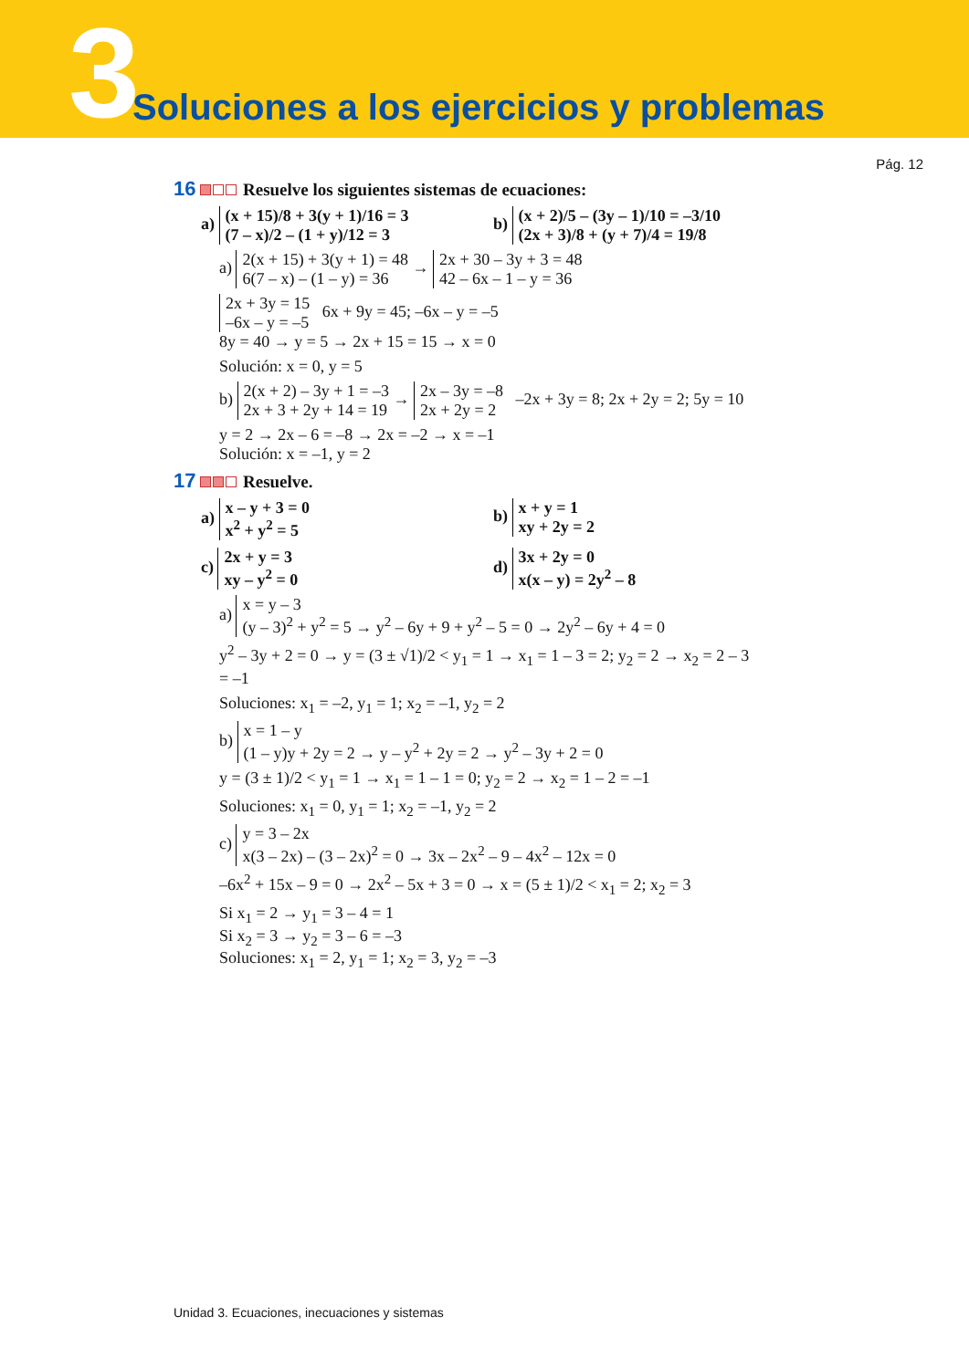3
Soluciones a los ejercicios y problemas
Pág. 12
16 Resuelve los siguientes sistemas de ecuaciones:
a) (x + 15)/8 + 3(y + 1)/16 = 3
(7 – x)/2 – (1 + y)/12 = 3
b) (x + 2)/5 – (3y – 1)/10 = –3/10
(2x + 3)/8 + (y + 7)/4 = 19/8
a) 2(x + 15) + 3(y + 1) = 48
6(7 – x) – (1 – y) = 36 → 2x + 30 – 3y + 3 = 48
42 – 6x – 1 – y = 36
2x + 3y = 15
–6x – y = –5 6x + 9y = 45; –6x – y = –5
8y = 40 → y = 5 → 2x + 15 = 15 → x = 0
Solución: x = 0, y = 5
b) 2(x + 2) – 3y + 1 = –3
2x + 3 + 2y + 14 = 19 → 2x – 3y = –8
2x + 2y = 2 –2x + 3y = 8; 2x + 2y = 2; 5y = 10
y = 2 → 2x – 6 = –8 → 2x = –2 → x = –1
Solución: x = –1, y = 2
17 Resuelve.
a) x – y + 3 = 0
x<sup>2</sup> + y<sup>2</sup> = 5
b) x + y = 1
xy + 2y = 2
c) 2x + y = 3
xy – y<sup>2</sup> = 0
d) 3x + 2y = 0
x(x – y) = 2y<sup>2</sup> – 8
a) x = y – 3
(y – 3)<sup>2</sup> + y<sup>2</sup> = 5 → y<sup>2</sup> – 6y + 9 + y<sup>2</sup> – 5 = 0 → 2y<sup>2</sup> – 6y + 4 = 0
y<sup>2</sup> – 3y + 2 = 0 → y = (3 ± √1)/2 < y<sub>1</sub> = 1 → x<sub>1</sub> = 1 – 3 = 2; y<sub>2</sub> = 2 → x<sub>2</sub> = 2 – 3 = –1
Soluciones: x<sub>1</sub> = –2, y<sub>1</sub> = 1; x<sub>2</sub> = –1, y<sub>2</sub> = 2
b) x = 1 – y
(1 – y)y + 2y = 2 → y – y<sup>2</sup> + 2y = 2 → y<sup>2</sup> – 3y + 2 = 0
y = (3 ± 1)/2 < y<sub>1</sub> = 1 → x<sub>1</sub> = 1 – 1 = 0; y<sub>2</sub> = 2 → x<sub>2</sub> = 1 – 2 = –1
Soluciones: x<sub>1</sub> = 0, y<sub>1</sub> = 1; x<sub>2</sub> = –1, y<sub>2</sub> = 2
c) y = 3 – 2x
x(3 – 2x) – (3 – 2x)<sup>2</sup> = 0 → 3x – 2x<sup>2</sup> – 9 – 4x<sup>2</sup> – 12x = 0
–6x<sup>2</sup> + 15x – 9 = 0 → 2x<sup>2</sup> – 5x + 3 = 0 → x = (5 ± 1)/2 < x<sub>1</sub> = 2; x<sub>2</sub> = 3
Si x<sub>1</sub> = 2 → y<sub>1</sub> = 3 – 4 = 1
Si x<sub>2</sub> = 3 → y<sub>2</sub> = 3 – 6 = –3
Soluciones: x<sub>1</sub> = 2, y<sub>1</sub> = 1; x<sub>2</sub> = 3, y<sub>2</sub> = –3
Unidad 3. Ecuaciones, inecuaciones y sistemas